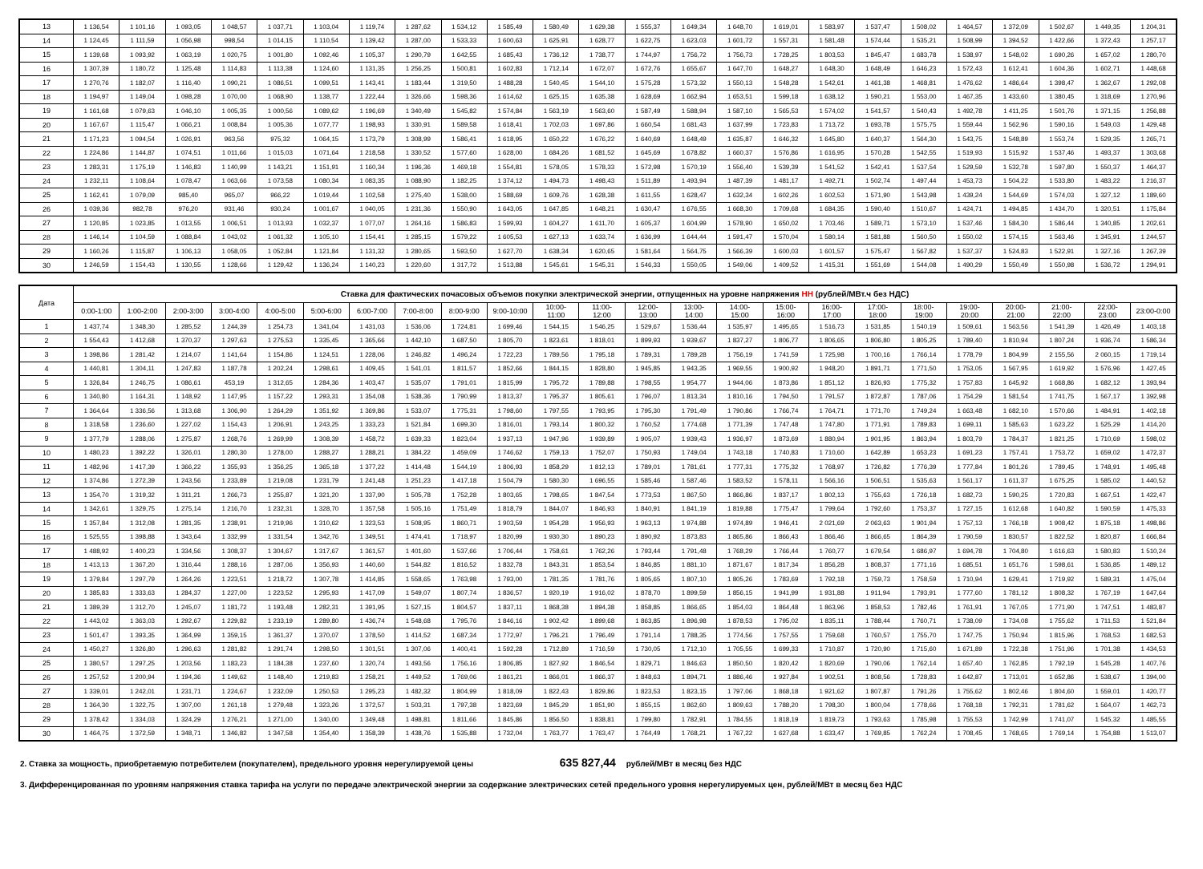| 13 | 1 136,54 | 1 101,16 | 1 093,05 | 1 048,57 | 1 037,71 | 1 103,04 | 1 119,74 | 1 287,62 | 1 534,12 | 1 585,49 | 1 580,49 | 1 629,38 | 1 555,37 | 1 649,34 | 1 648,70 | 1 619,01 | 1 583,97 | 1 537,47 | 1 508,02 | 1 464,57 | 1 372,09 | 1 502,67 | 1 449,35 | 1 204,31 |
| 14 | 1 124,45 | 1 111,59 | 1 056,98 | 998,54 | 1 014,15 | 1 110,54 | 1 139,42 | 1 287,00 | 1 533,33 | 1 600,63 | 1 625,91 | 1 628,77 | 1 622,75 | 1 623,03 | 1 601,72 | 1 557,31 | 1 581,48 | 1 574,44 | 1 535,21 | 1 508,99 | 1 394,52 | 1 422,66 | 1 372,43 | 1 257,17 |
| 15 | 1 139,68 | 1 093,92 | 1 063,19 | 1 020,75 | 1 001,80 | 1 092,46 | 1 105,37 | 1 290,79 | 1 642,55 | 1 685,43 | 1 736,12 | 1 738,77 | 1 744,97 | 1 756,72 | 1 756,73 | 1 728,25 | 1 803,53 | 1 845,47 | 1 683,78 | 1 538,97 | 1 548,02 | 1 690,26 | 1 657,02 | 1 280,70 |
| 16 | 1 307,39 | 1 180,72 | 1 125,48 | 1 114,83 | 1 113,38 | 1 124,60 | 1 131,35 | 1 256,25 | 1 500,81 | 1 602,83 | 1 712,14 | 1 672,07 | 1 672,76 | 1 655,67 | 1 647,70 | 1 648,27 | 1 648,30 | 1 648,49 | 1 646,23 | 1 572,43 | 1 612,41 | 1 604,36 | 1 602,71 | 1 448,68 |
| 17 | 1 270,76 | 1 182,07 | 1 116,40 | 1 090,21 | 1 086,51 | 1 099,51 | 1 143,41 | 1 183,44 | 1 319,50 | 1 488,28 | 1 540,45 | 1 544,10 | 1 575,28 | 1 573,32 | 1 550,13 | 1 548,28 | 1 542,61 | 1 461,38 | 1 468,81 | 1 476,62 | 1 486,64 | 1 398,47 | 1 362,67 | 1 292,08 |
| 18 | 1 194,97 | 1 149,04 | 1 098,28 | 1 070,00 | 1 068,90 | 1 138,77 | 1 222,44 | 1 326,66 | 1 598,36 | 1 614,62 | 1 625,15 | 1 635,38 | 1 628,69 | 1 662,94 | 1 653,51 | 1 599,18 | 1 638,12 | 1 590,21 | 1 553,00 | 1 467,35 | 1 433,60 | 1 380,45 | 1 318,69 | 1 270,96 |
| 19 | 1 161,68 | 1 079,63 | 1 046,10 | 1 005,35 | 1 000,56 | 1 089,62 | 1 196,69 | 1 340,49 | 1 545,82 | 1 574,84 | 1 563,19 | 1 563,60 | 1 587,49 | 1 588,94 | 1 587,10 | 1 565,53 | 1 574,02 | 1 541,57 | 1 540,43 | 1 492,78 | 1 411,25 | 1 501,76 | 1 371,15 | 1 256,88 |
| 20 | 1 167,67 | 1 115,47 | 1 066,21 | 1 008,84 | 1 005,36 | 1 077,77 | 1 198,93 | 1 330,91 | 1 589,58 | 1 618,41 | 1 702,03 | 1 697,86 | 1 660,54 | 1 681,43 | 1 637,99 | 1 723,83 | 1 713,72 | 1 693,78 | 1 575,75 | 1 559,44 | 1 562,96 | 1 590,16 | 1 549,03 | 1 429,48 |
| 21 | 1 171,23 | 1 094,54 | 1 026,91 | 963,56 | 975,32 | 1 064,15 | 1 173,79 | 1 308,99 | 1 586,41 | 1 618,95 | 1 650,22 | 1 676,22 | 1 640,69 | 1 648,49 | 1 635,87 | 1 646,32 | 1 645,80 | 1 640,37 | 1 564,30 | 1 543,75 | 1 548,89 | 1 553,74 | 1 529,35 | 1 265,71 |
| 22 | 1 224,86 | 1 144,87 | 1 074,51 | 1 011,66 | 1 015,03 | 1 071,64 | 1 218,58 | 1 330,52 | 1 577,60 | 1 628,00 | 1 684,26 | 1 681,52 | 1 645,69 | 1 678,82 | 1 660,37 | 1 576,86 | 1 616,95 | 1 570,28 | 1 542,55 | 1 519,93 | 1 515,92 | 1 537,46 | 1 493,37 | 1 303,68 |
| 23 | 1 283,31 | 1 175,19 | 1 146,83 | 1 140,99 | 1 143,21 | 1 151,91 | 1 160,34 | 1 196,36 | 1 469,18 | 1 554,81 | 1 578,05 | 1 578,33 | 1 572,98 | 1 570,19 | 1 556,40 | 1 539,39 | 1 541,52 | 1 542,41 | 1 537,54 | 1 529,59 | 1 532,78 | 1 597,80 | 1 550,37 | 1 464,37 |
| 24 | 1 232,11 | 1 108,64 | 1 078,47 | 1 063,66 | 1 073,58 | 1 080,34 | 1 083,35 | 1 088,90 | 1 182,25 | 1 374,12 | 1 494,73 | 1 498,43 | 1 511,89 | 1 493,94 | 1 487,39 | 1 481,17 | 1 492,71 | 1 502,74 | 1 497,44 | 1 453,73 | 1 504,22 | 1 533,80 | 1 483,22 | 1 216,37 |
| 25 | 1 162,41 | 1 079,09 | 985,40 | 965,07 | 966,22 | 1 019,44 | 1 102,58 | 1 275,40 | 1 538,00 | 1 588,69 | 1 609,76 | 1 628,38 | 1 611,55 | 1 628,47 | 1 632,34 | 1 602,26 | 1 602,53 | 1 571,90 | 1 543,98 | 1 439,24 | 1 544,69 | 1 574,03 | 1 327,12 | 1 189,60 |
| 26 | 1 039,36 | 982,78 | 976,20 | 931,46 | 930,24 | 1 001,67 | 1 040,05 | 1 231,36 | 1 550,90 | 1 643,05 | 1 647,85 | 1 648,21 | 1 630,47 | 1 676,55 | 1 668,30 | 1 709,68 | 1 684,35 | 1 590,40 | 1 510,67 | 1 424,71 | 1 494,85 | 1 434,70 | 1 320,51 | 1 175,84 |
| 27 | 1 120,85 | 1 023,85 | 1 013,55 | 1 006,51 | 1 013,93 | 1 032,37 | 1 077,07 | 1 264,16 | 1 586,83 | 1 599,93 | 1 604,27 | 1 611,70 | 1 605,37 | 1 604,99 | 1 578,90 | 1 650,02 | 1 703,46 | 1 589,71 | 1 573,10 | 1 537,46 | 1 584,30 | 1 586,44 | 1 340,85 | 1 202,61 |
| 28 | 1 146,14 | 1 104,59 | 1 088,84 | 1 043,02 | 1 061,32 | 1 105,10 | 1 154,41 | 1 285,15 | 1 579,22 | 1 605,53 | 1 627,13 | 1 633,74 | 1 636,99 | 1 644,44 | 1 591,47 | 1 570,04 | 1 580,14 | 1 581,88 | 1 560,50 | 1 550,02 | 1 574,15 | 1 563,46 | 1 345,91 | 1 244,57 |
| 29 | 1 160,26 | 1 115,87 | 1 106,13 | 1 058,05 | 1 052,84 | 1 121,84 | 1 131,32 | 1 280,65 | 1 593,50 | 1 627,70 | 1 638,34 | 1 620,65 | 1 581,64 | 1 564,75 | 1 566,39 | 1 600,03 | 1 601,57 | 1 575,47 | 1 567,82 | 1 537,37 | 1 524,83 | 1 522,91 | 1 327,16 | 1 267,39 |
| 30 | 1 246,59 | 1 154,43 | 1 130,55 | 1 128,66 | 1 129,42 | 1 136,24 | 1 140,23 | 1 220,60 | 1 317,72 | 1 513,88 | 1 545,61 | 1 545,31 | 1 546,33 | 1 550,05 | 1 549,06 | 1 409,52 | 1 415,31 | 1 551,69 | 1 544,08 | 1 490,29 | 1 550,49 | 1 550,98 | 1 536,72 | 1 294,91 |
| Дата | Ставка для фактических почасовых объемов покупки электрической энергии, отпущенных на уровне напряжения НН (рублей/МВт.ч без НДС) | | | | | | | | | | | | | | | | | | | | | | | |
| --- | --- | --- | --- | --- | --- | --- | --- | --- | --- | --- | --- | --- | --- | --- | --- | --- | --- | --- | --- | --- | --- | --- | --- | --- |
| | 0:00-1:00 | 1:00-2:00 | 2:00-3:00 | 3:00-4:00 | 4:00-5:00 | 5:00-6:00 | 6:00-7:00 | 7:00-8:00 | 8:00-9:00 | 9:00-10:00 | 10:00- 11:00 | 11:00- 12:00 | 12:00- 13:00 | 13:00- 14:00 | 14:00- 15:00 | 15:00- 16:00 | 16:00- 17:00 | 17:00- 18:00 | 18:00- 19:00 | 19:00- 20:00 | 20:00- 21:00 | 21:00- 22:00 | 22:00- 23:00 | 23:00-0:00 |
| 1 | 1 437,74 | 1 348,30 | 1 285,52 | 1 244,39 | 1 254,73 | 1 341,04 | 1 431,03 | 1 536,06 | 1 724,81 | 1 699,46 | 1 544,15 | 1 546,25 | 1 529,67 | 1 536,44 | 1 535,97 | 1 495,65 | 1 516,73 | 1 531,85 | 1 540,19 | 1 509,61 | 1 563,56 | 1 541,39 | 1 426,49 | 1 403,18 |
| 2 | 1 554,43 | 1 412,68 | 1 370,37 | 1 297,63 | 1 275,53 | 1 335,45 | 1 365,66 | 1 442,10 | 1 687,50 | 1 805,70 | 1 823,61 | 1 818,01 | 1 899,93 | 1 939,67 | 1 837,27 | 1 806,77 | 1 806,65 | 1 806,80 | 1 805,25 | 1 789,40 | 1 810,94 | 1 807,24 | 1 936,74 | 1 586,34 |
| 3 | 1 398,86 | 1 281,42 | 1 214,07 | 1 141,64 | 1 154,86 | 1 124,51 | 1 228,06 | 1 246,82 | 1 496,24 | 1 722,23 | 1 789,56 | 1 795,18 | 1 789,31 | 1 789,28 | 1 756,19 | 1 741,59 | 1 725,98 | 1 700,16 | 1 766,14 | 1 778,79 | 1 804,99 | 2 155,56 | 2 060,15 | 1 719,14 |
| 4 | 1 440,81 | 1 304,11 | 1 247,83 | 1 187,78 | 1 202,24 | 1 298,61 | 1 409,45 | 1 541,01 | 1 811,57 | 1 852,66 | 1 844,15 | 1 828,80 | 1 945,85 | 1 943,35 | 1 969,55 | 1 900,92 | 1 948,20 | 1 891,71 | 1 771,50 | 1 753,05 | 1 567,95 | 1 619,92 | 1 576,96 | 1 427,45 |
| 5 | 1 326,84 | 1 246,75 | 1 086,61 | 453,19 | 1 312,65 | 1 284,36 | 1 403,47 | 1 535,07 | 1 791,01 | 1 815,99 | 1 795,72 | 1 789,88 | 1 798,55 | 1 954,77 | 1 944,06 | 1 873,86 | 1 851,12 | 1 826,93 | 1 775,32 | 1 757,83 | 1 645,92 | 1 668,86 | 1 682,12 | 1 393,94 |
| 6 | 1 340,80 | 1 164,31 | 1 148,92 | 1 147,95 | 1 157,22 | 1 293,31 | 1 354,08 | 1 538,36 | 1 790,99 | 1 813,37 | 1 795,37 | 1 805,61 | 1 796,07 | 1 813,34 | 1 810,16 | 1 794,50 | 1 791,57 | 1 872,87 | 1 787,06 | 1 754,29 | 1 581,54 | 1 741,75 | 1 567,17 | 1 392,98 |
| 7 | 1 364,64 | 1 336,56 | 1 313,68 | 1 306,90 | 1 264,29 | 1 351,92 | 1 369,86 | 1 533,07 | 1 775,31 | 1 798,60 | 1 797,55 | 1 793,95 | 1 795,30 | 1 791,49 | 1 790,86 | 1 766,74 | 1 764,71 | 1 771,70 | 1 749,24 | 1 663,48 | 1 682,10 | 1 570,66 | 1 484,91 | 1 402,18 |
| 8 | 1 318,58 | 1 236,60 | 1 227,02 | 1 154,43 | 1 206,91 | 1 243,25 | 1 333,23 | 1 521,84 | 1 699,30 | 1 816,01 | 1 793,14 | 1 800,32 | 1 760,52 | 1 774,68 | 1 771,39 | 1 747,48 | 1 747,80 | 1 771,91 | 1 789,83 | 1 699,11 | 1 585,63 | 1 623,22 | 1 525,29 | 1 414,20 |
| 9 | 1 377,79 | 1 288,06 | 1 275,87 | 1 268,76 | 1 269,99 | 1 308,39 | 1 458,72 | 1 639,33 | 1 823,04 | 1 937,13 | 1 947,96 | 1 939,89 | 1 905,07 | 1 939,43 | 1 936,97 | 1 873,69 | 1 880,94 | 1 901,95 | 1 863,94 | 1 803,79 | 1 784,37 | 1 821,25 | 1 710,69 | 1 598,02 |
| 10 | 1 480,23 | 1 392,22 | 1 326,01 | 1 280,30 | 1 278,00 | 1 288,27 | 1 288,21 | 1 384,22 | 1 459,09 | 1 746,62 | 1 759,13 | 1 752,07 | 1 750,93 | 1 749,04 | 1 743,18 | 1 740,83 | 1 710,60 | 1 642,89 | 1 653,23 | 1 691,23 | 1 757,41 | 1 753,72 | 1 659,02 | 1 472,37 |
| 11 | 1 482,96 | 1 417,39 | 1 366,22 | 1 355,93 | 1 356,25 | 1 365,18 | 1 377,22 | 1 414,48 | 1 544,19 | 1 806,93 | 1 858,29 | 1 812,13 | 1 789,01 | 1 781,61 | 1 777,31 | 1 775,32 | 1 768,97 | 1 726,82 | 1 776,39 | 1 777,84 | 1 801,26 | 1 789,45 | 1 748,91 | 1 495,48 |
| 12 | 1 374,86 | 1 272,39 | 1 243,56 | 1 233,89 | 1 219,08 | 1 231,79 | 1 241,48 | 1 251,23 | 1 417,18 | 1 504,79 | 1 580,30 | 1 696,55 | 1 585,46 | 1 587,46 | 1 583,52 | 1 578,11 | 1 566,16 | 1 506,51 | 1 535,63 | 1 561,17 | 1 611,37 | 1 675,25 | 1 585,02 | 1 440,52 |
| 13 | 1 354,70 | 1 319,32 | 1 311,21 | 1 266,73 | 1 255,87 | 1 321,20 | 1 337,90 | 1 505,78 | 1 752,28 | 1 803,65 | 1 798,65 | 1 847,54 | 1 773,53 | 1 867,50 | 1 866,86 | 1 837,17 | 1 802,13 | 1 755,63 | 1 726,18 | 1 682,73 | 1 590,25 | 1 720,83 | 1 667,51 | 1 422,47 |
| 14 | 1 342,61 | 1 329,75 | 1 275,14 | 1 216,70 | 1 232,31 | 1 328,70 | 1 357,58 | 1 505,16 | 1 751,49 | 1 818,79 | 1 844,07 | 1 846,93 | 1 840,91 | 1 841,19 | 1 819,88 | 1 775,47 | 1 799,64 | 1 792,60 | 1 753,37 | 1 727,15 | 1 612,68 | 1 640,82 | 1 590,59 | 1 475,33 |
| 15 | 1 357,84 | 1 312,08 | 1 281,35 | 1 238,91 | 1 219,96 | 1 310,62 | 1 323,53 | 1 508,95 | 1 860,71 | 1 903,59 | 1 954,28 | 1 956,93 | 1 963,13 | 1 974,88 | 1 974,89 | 1 946,41 | 2 021,69 | 2 063,63 | 1 901,94 | 1 757,13 | 1 766,18 | 1 908,42 | 1 875,18 | 1 498,86 |
| 16 | 1 525,55 | 1 398,88 | 1 343,64 | 1 332,99 | 1 331,54 | 1 342,76 | 1 349,51 | 1 474,41 | 1 718,97 | 1 820,99 | 1 930,30 | 1 890,23 | 1 890,92 | 1 873,83 | 1 865,86 | 1 866,43 | 1 866,46 | 1 866,65 | 1 864,39 | 1 790,59 | 1 830,57 | 1 822,52 | 1 820,87 | 1 666,84 |
| 17 | 1 488,92 | 1 400,23 | 1 334,56 | 1 308,37 | 1 304,67 | 1 317,67 | 1 361,57 | 1 401,60 | 1 537,66 | 1 706,44 | 1 758,61 | 1 762,26 | 1 793,44 | 1 791,48 | 1 768,29 | 1 766,44 | 1 760,77 | 1 679,54 | 1 686,97 | 1 694,78 | 1 704,80 | 1 616,63 | 1 580,83 | 1 510,24 |
| 18 | 1 413,13 | 1 367,20 | 1 316,44 | 1 288,16 | 1 287,06 | 1 356,93 | 1 440,60 | 1 544,82 | 1 816,52 | 1 832,78 | 1 843,31 | 1 853,54 | 1 846,85 | 1 881,10 | 1 871,67 | 1 817,34 | 1 856,28 | 1 808,37 | 1 771,16 | 1 685,51 | 1 651,76 | 1 598,61 | 1 536,85 | 1 489,12 |
| 19 | 1 379,84 | 1 297,79 | 1 264,26 | 1 223,51 | 1 218,72 | 1 307,78 | 1 414,85 | 1 558,65 | 1 763,98 | 1 793,00 | 1 781,35 | 1 781,76 | 1 805,65 | 1 807,10 | 1 805,26 | 1 783,69 | 1 792,18 | 1 759,73 | 1 758,59 | 1 710,94 | 1 629,41 | 1 719,92 | 1 589,31 | 1 475,04 |
| 20 | 1 385,83 | 1 333,63 | 1 284,37 | 1 227,00 | 1 223,52 | 1 295,93 | 1 417,09 | 1 549,07 | 1 807,74 | 1 836,57 | 1 920,19 | 1 916,02 | 1 878,70 | 1 899,59 | 1 856,15 | 1 941,99 | 1 931,88 | 1 911,94 | 1 793,91 | 1 777,60 | 1 781,12 | 1 808,32 | 1 767,19 | 1 647,64 |
| 21 | 1 389,39 | 1 312,70 | 1 245,07 | 1 181,72 | 1 193,48 | 1 282,31 | 1 391,95 | 1 527,15 | 1 804,57 | 1 837,11 | 1 868,38 | 1 894,38 | 1 858,85 | 1 866,65 | 1 854,03 | 1 864,48 | 1 863,96 | 1 858,53 | 1 782,46 | 1 761,91 | 1 767,05 | 1 771,90 | 1 747,51 | 1 483,87 |
| 22 | 1 443,02 | 1 363,03 | 1 292,67 | 1 229,82 | 1 233,19 | 1 289,80 | 1 436,74 | 1 548,68 | 1 795,76 | 1 846,16 | 1 902,42 | 1 899,68 | 1 863,85 | 1 896,98 | 1 878,53 | 1 795,02 | 1 835,11 | 1 788,44 | 1 760,71 | 1 738,09 | 1 734,08 | 1 755,62 | 1 711,53 | 1 521,84 |
| 23 | 1 501,47 | 1 393,35 | 1 364,99 | 1 359,15 | 1 361,37 | 1 370,07 | 1 378,50 | 1 414,52 | 1 687,34 | 1 772,97 | 1 796,21 | 1 796,49 | 1 791,14 | 1 788,35 | 1 774,56 | 1 757,55 | 1 759,68 | 1 760,57 | 1 755,70 | 1 747,75 | 1 750,94 | 1 815,96 | 1 768,53 | 1 682,53 |
| 24 | 1 450,27 | 1 326,80 | 1 296,63 | 1 281,82 | 1 291,74 | 1 298,50 | 1 301,51 | 1 307,06 | 1 400,41 | 1 592,28 | 1 712,89 | 1 716,59 | 1 730,05 | 1 712,10 | 1 705,55 | 1 699,33 | 1 710,87 | 1 720,90 | 1 715,60 | 1 671,89 | 1 722,38 | 1 751,96 | 1 701,38 | 1 434,53 |
| 25 | 1 380,57 | 1 297,25 | 1 203,56 | 1 183,23 | 1 184,38 | 1 237,60 | 1 320,74 | 1 493,56 | 1 756,16 | 1 806,85 | 1 827,92 | 1 846,54 | 1 829,71 | 1 846,63 | 1 850,50 | 1 820,42 | 1 820,69 | 1 790,06 | 1 762,14 | 1 657,40 | 1 762,85 | 1 792,19 | 1 545,28 | 1 407,76 |
| 26 | 1 257,52 | 1 200,94 | 1 194,36 | 1 149,62 | 1 148,40 | 1 219,83 | 1 258,21 | 1 449,52 | 1 769,06 | 1 861,21 | 1 866,01 | 1 866,37 | 1 848,63 | 1 894,71 | 1 886,46 | 1 927,84 | 1 902,51 | 1 808,56 | 1 728,83 | 1 642,87 | 1 713,01 | 1 652,86 | 1 538,67 | 1 394,00 |
| 27 | 1 339,01 | 1 242,01 | 1 231,71 | 1 224,67 | 1 232,09 | 1 250,53 | 1 295,23 | 1 482,32 | 1 804,99 | 1 818,09 | 1 822,43 | 1 829,86 | 1 823,53 | 1 823,15 | 1 797,06 | 1 868,18 | 1 921,62 | 1 807,87 | 1 791,26 | 1 755,62 | 1 802,46 | 1 804,60 | 1 559,01 | 1 420,77 |
| 28 | 1 364,30 | 1 322,75 | 1 307,00 | 1 261,18 | 1 279,48 | 1 323,26 | 1 372,57 | 1 503,31 | 1 797,38 | 1 823,69 | 1 845,29 | 1 851,90 | 1 855,15 | 1 862,60 | 1 809,63 | 1 788,20 | 1 798,30 | 1 800,04 | 1 778,66 | 1 768,18 | 1 792,31 | 1 781,62 | 1 564,07 | 1 462,73 |
| 29 | 1 378,42 | 1 334,03 | 1 324,29 | 1 276,21 | 1 271,00 | 1 340,00 | 1 349,48 | 1 498,81 | 1 811,66 | 1 845,86 | 1 856,50 | 1 838,81 | 1 799,80 | 1 782,91 | 1 784,55 | 1 818,19 | 1 819,73 | 1 793,63 | 1 785,98 | 1 755,53 | 1 742,99 | 1 741,07 | 1 545,32 | 1 485,55 |
| 30 | 1 464,75 | 1 372,59 | 1 348,71 | 1 346,82 | 1 347,58 | 1 354,40 | 1 358,39 | 1 438,76 | 1 535,88 | 1 732,04 | 1 763,77 | 1 763,47 | 1 764,49 | 1 768,21 | 1 767,22 | 1 627,68 | 1 633,47 | 1 769,85 | 1 762,24 | 1 708,45 | 1 768,65 | 1 769,14 | 1 754,88 | 1 513,07 |
2. Ставка за мощность, приобретаемую потребителем (покупателем), предельного уровня нерегулируемой цены 635 827,44 рублей/МВт в месяц без НДС
3. Дифференцированная по уровням напряжения ставка тарифа на услуги по передаче электрической энергии за содержание электрических сетей предельного уровня нерегулируемых цен, рублей/МВт в месяц без НДС